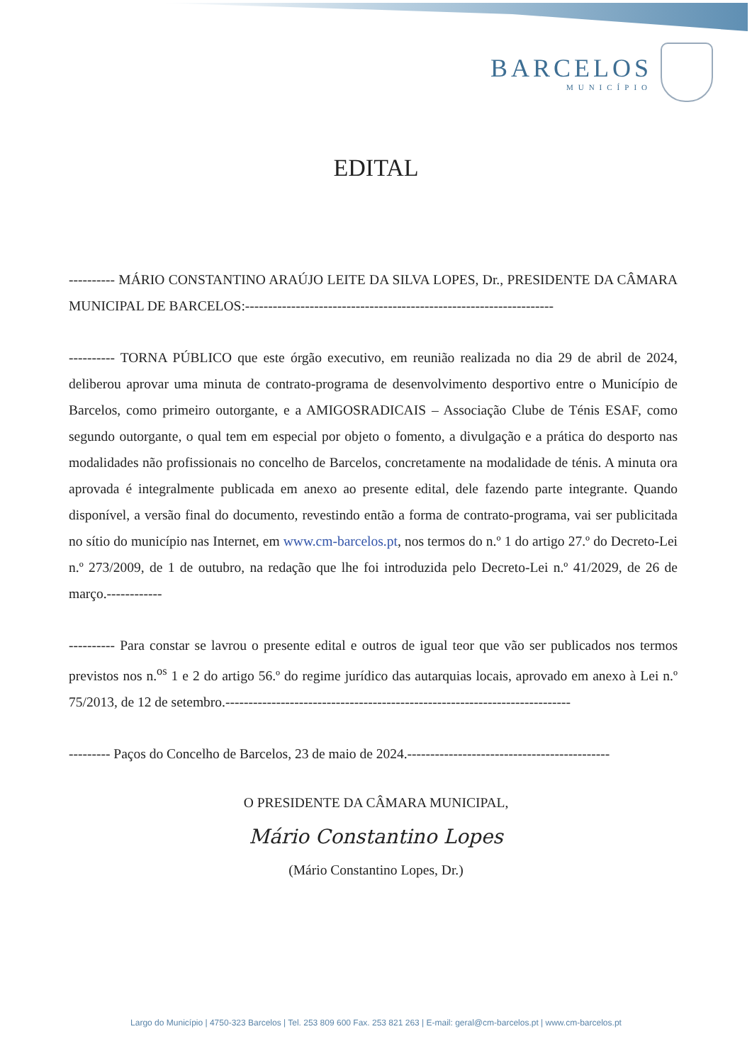BARCELOS
MUNICÍPIO
EDITAL
---------- MÁRIO CONSTANTINO ARAÚJO LEITE DA SILVA LOPES, Dr., PRESIDENTE DA CÂMARA MUNICIPAL DE BARCELOS:-------------------------------------------------------------------
---------- TORNA PÚBLICO que este órgão executivo, em reunião realizada no dia 29 de abril de 2024, deliberou aprovar uma minuta de contrato-programa de desenvolvimento desportivo entre o Município de Barcelos, como primeiro outorgante, e a AMIGOSRADICAIS – Associação Clube de Ténis ESAF, como segundo outorgante, o qual tem em especial por objeto o fomento, a divulgação e a prática do desporto nas modalidades não profissionais no concelho de Barcelos, concretamente na modalidade de ténis. A minuta ora aprovada é integralmente publicada em anexo ao presente edital, dele fazendo parte integrante. Quando disponível, a versão final do documento, revestindo então a forma de contrato-programa, vai ser publicitada no sítio do município nas Internet, em www.cm-barcelos.pt, nos termos do n.º 1 do artigo 27.º do Decreto-Lei n.º 273/2009, de 1 de outubro, na redação que lhe foi introduzida pelo Decreto-Lei n.º 41/2029, de 26 de março.------------
---------- Para constar se lavrou o presente edital e outros de igual teor que vão ser publicados nos termos previstos nos n.<sup>os</sup> 1 e 2 do artigo 56.º do regime jurídico das autarquias locais, aprovado em anexo à Lei n.º 75/2013, de 12 de setembro.---------------------------------------------------------------------------
--------- Paços do Concelho de Barcelos, 23 de maio de 2024.--------------------------------------------
O PRESIDENTE DA CÂMARA MUNICIPAL,
Mário Constantino Lopes
(Mário Constantino Lopes, Dr.)
Largo do Município | 4750-323 Barcelos | Tel. 253 809 600 Fax. 253 821 263 | E-mail: geral@cm-barcelos.pt | www.cm-barcelos.pt